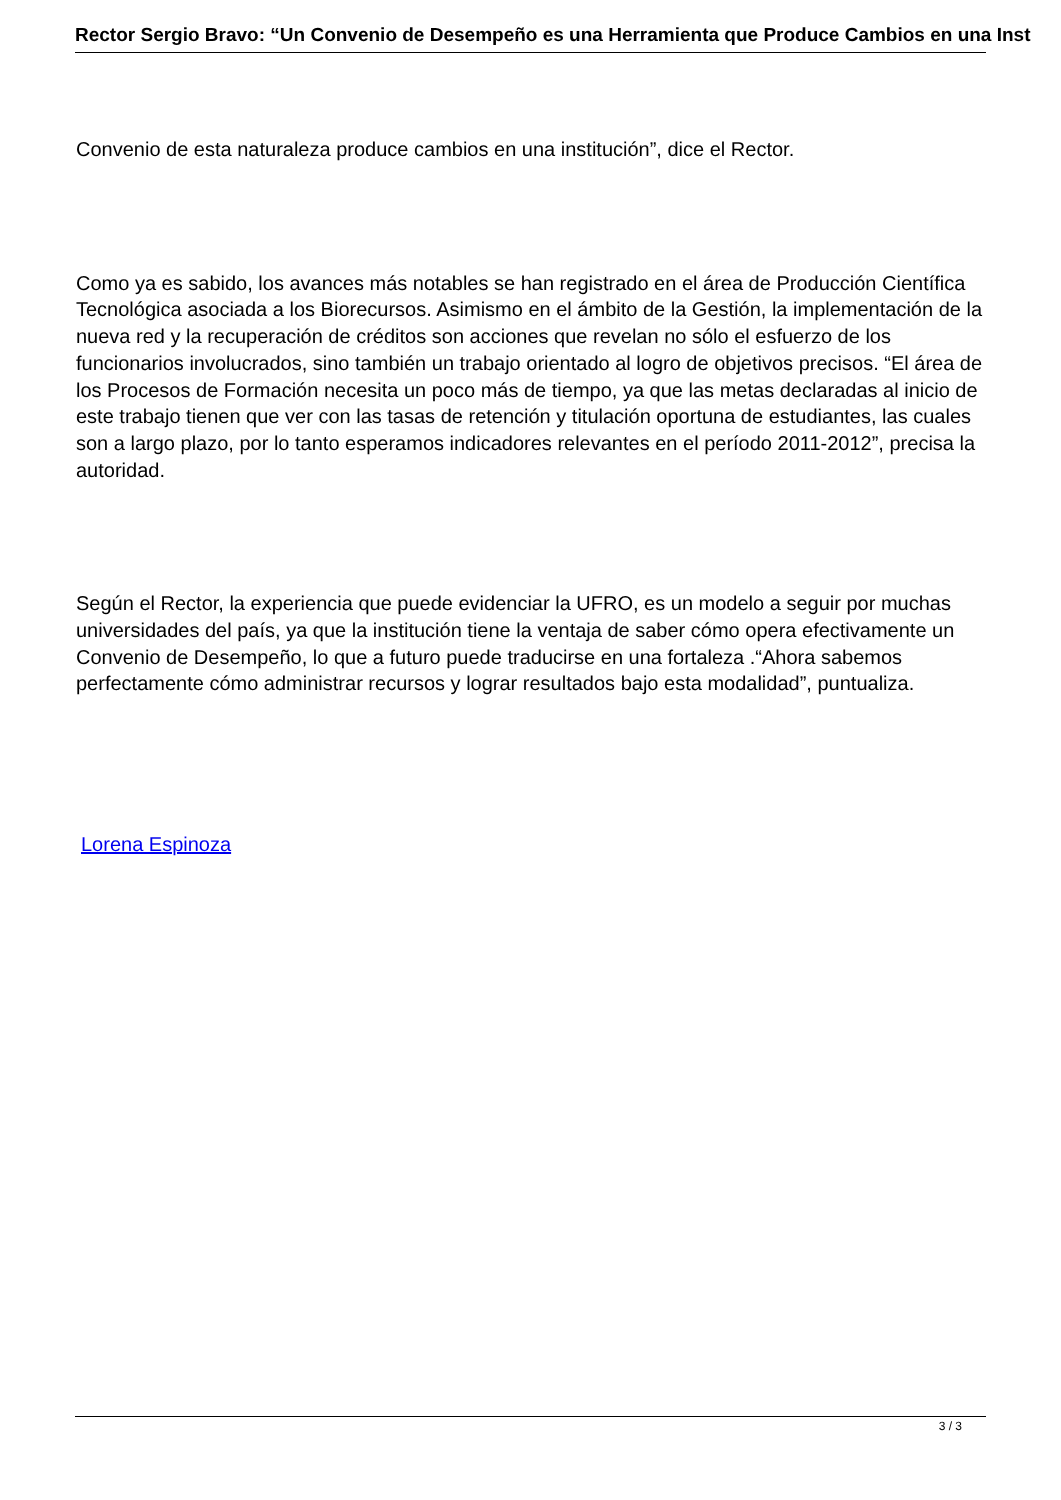Rector Sergio Bravo: “Un Convenio de Desempeño es una Herramienta que Produce Cambios en una Inst
Convenio de esta naturaleza produce cambios en una institución”, dice el Rector.
Como ya es sabido, los avances más notables se han registrado en el área de Producción Científica Tecnológica asociada a los Biorecursos. Asimismo en el ámbito de la Gestión, la implementación de la nueva red y la recuperación de créditos son acciones que revelan no sólo el esfuerzo de los funcionarios involucrados, sino también un trabajo orientado al logro de objetivos precisos. “El área de los Procesos de Formación necesita un poco más de tiempo, ya que las metas declaradas al inicio de este trabajo tienen que ver con las tasas de retención y titulación oportuna de estudiantes, las cuales son a largo plazo, por lo tanto esperamos indicadores relevantes en el período 2011-2012”, precisa la autoridad.
Según el Rector, la experiencia que puede evidenciar la UFRO, es un modelo a seguir por muchas universidades del país, ya que la institución tiene la ventaja de saber cómo opera efectivamente un Convenio de Desempeño, lo que a futuro puede traducirse en una fortaleza .“Ahora sabemos perfectamente cómo administrar recursos y lograr resultados bajo esta modalidad”, puntualiza.
Lorena Espinoza
3 / 3